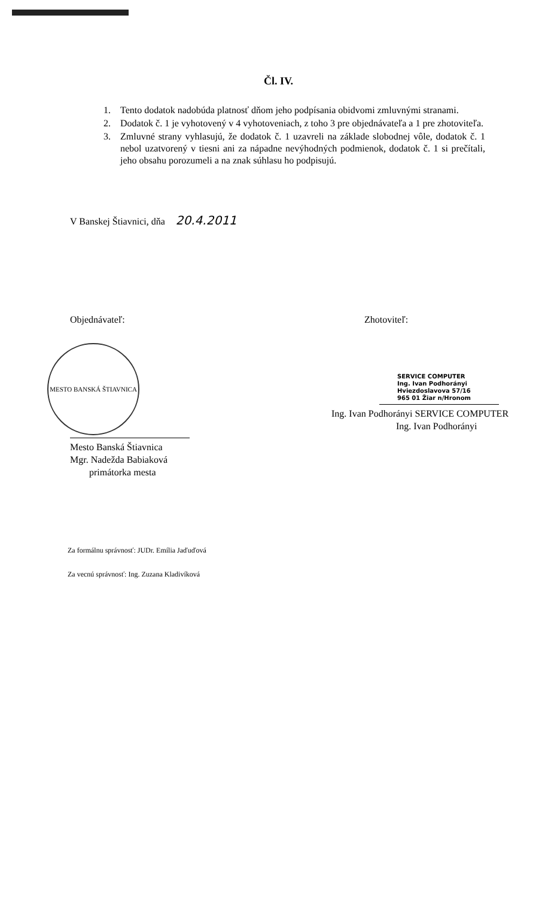Čl. IV.
1. Tento dodatok nadobúda platnosť dňom jeho podpísania obidvomi zmluvnými stranami.
2. Dodatok č. 1 je vyhotovený v 4 vyhotoveniach, z toho 3 pre objednávateľa a 1 pre zhotoviteľa.
3. Zmluvné strany vyhlasujú, že dodatok č. 1 uzavreli na základe slobodnej vôle, dodatok č. 1 nebol uzatvorený v tiesni ani za nápadne nevýhodných podmienok, dodatok č. 1 si prečítali, jeho obsahu porozumeli a na znak súhlasu ho podpisujú.
V Banskej Štiavnici, dňa 20.4.2011
Objednávateľ:
MESTO BANSKÁ ŠTIAVNICA
Mesto Banská Štiavnica
Mgr. Nadežda Babiaková
primátorka mesta
Zhotoviteľ:
SERVICE COMPUTER
Ing. Ivan Podhorányi
Hviezdoslavova 57/16
965 01 Žiar n/Hronom
Ing. Ivan Podhorányi SERVICE COMPUTER
Ing. Ivan Podhorányi
Za formálnu správnosť: JUDr. Emília Jaďuďová
Za vecnú správnosť: Ing. Zuzana Kladivíková